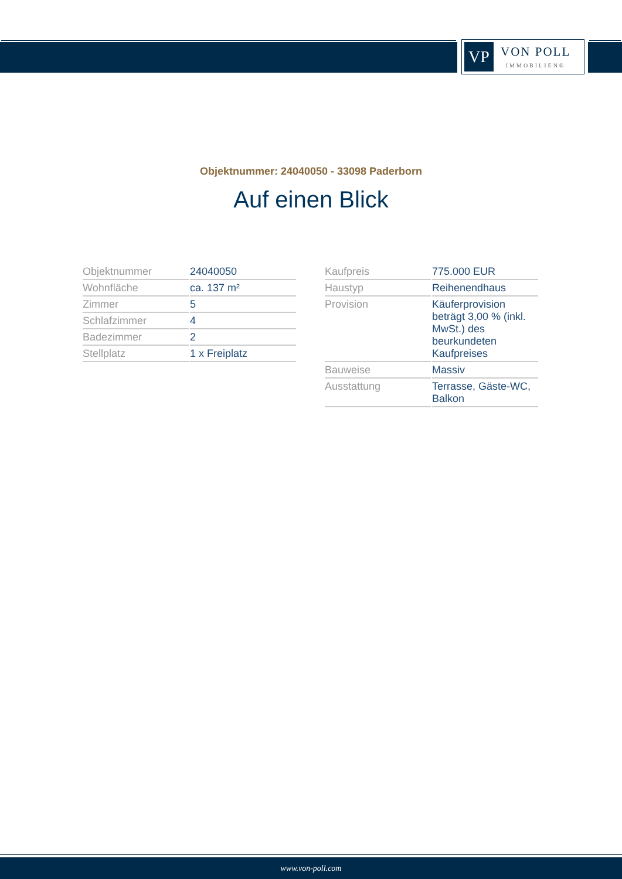VP
VON POLL
IMMOBILIEN®
Objektnummer: 24040050 - 33098 Paderborn
Auf einen Blick
| Objektnummer | 24040050 |
| Wohnfläche | ca. 137 m² |
| Zimmer | 5 |
| Schlafzimmer | 4 |
| Badezimmer | 2 |
| Stellplatz | 1 x Freiplatz |
| Kaufpreis | 775.000 EUR |
| Haustyp | Reihenendhaus |
| Provision | Käuferprovision beträgt 3,00 % (inkl. MwSt.) des beurkundeten Kaufpreises |
| Bauweise | Massiv |
| Ausstattung | Terrasse, Gäste-WC, Balkon |
www.von-poll.com